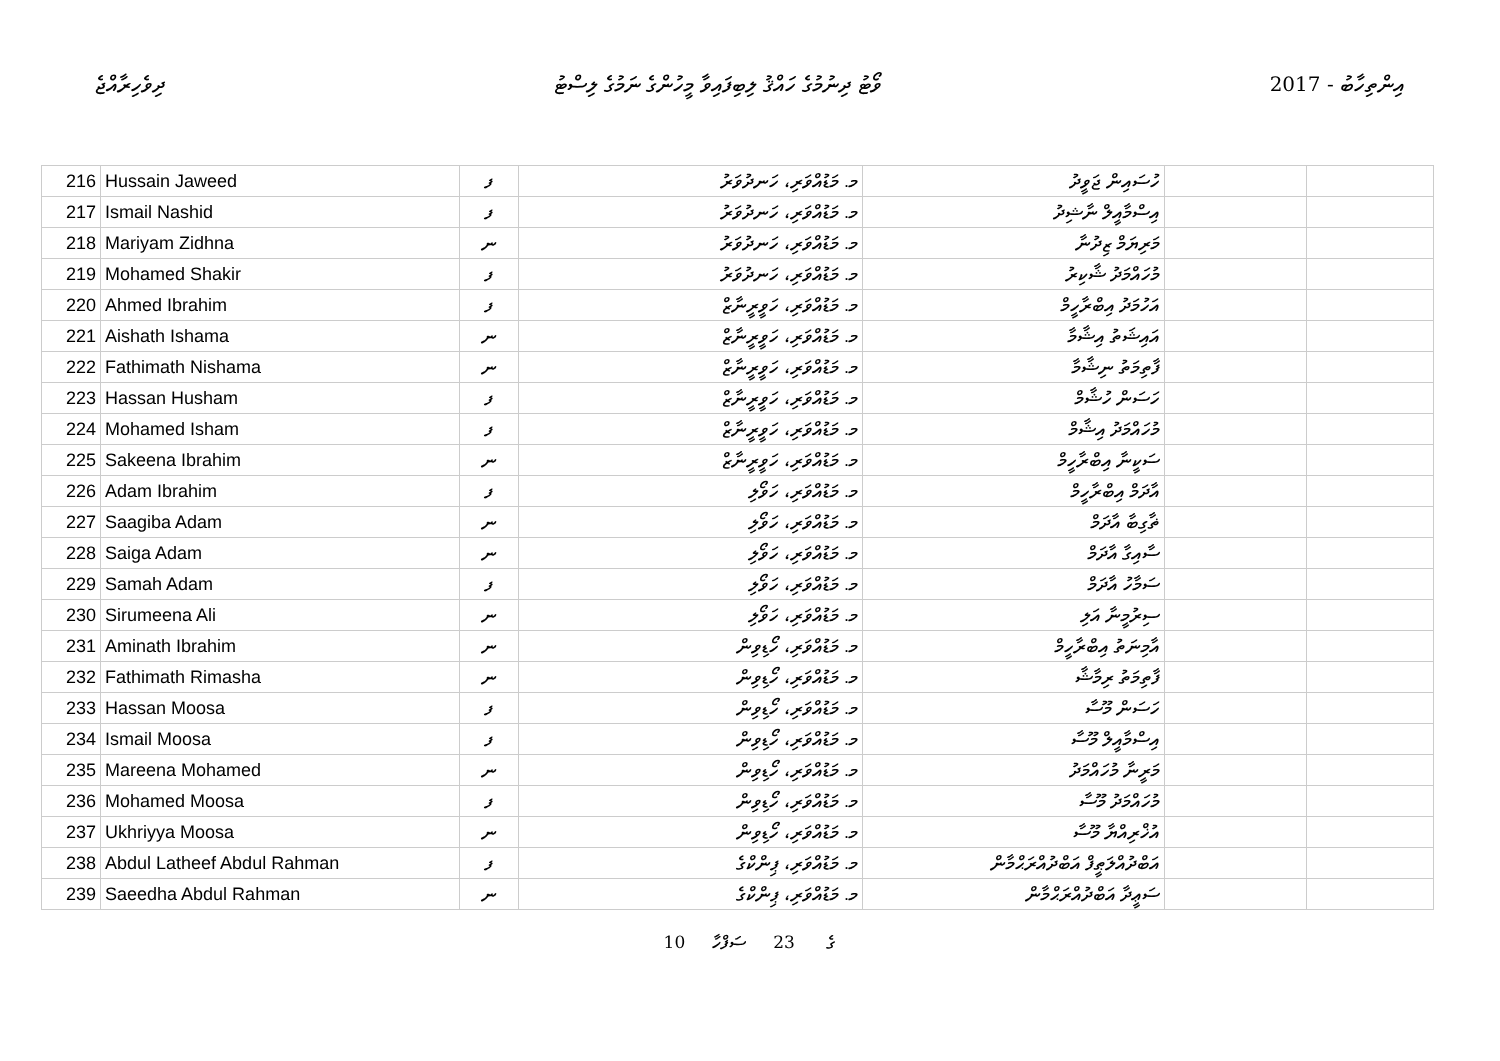ދިވެހިރާއްޖެ ވޯޓު ދިނުމުގެ ހައްޤު ލިބިފައިވާ މީހުންގެ ނަމުގެ ލިސްޓު 2017 - އިންތިހާބު
| 216 | Hussain Jaweed | ފ | މ. މަޑުއްވަރި، ހަނދުވަރު | ހުސައިން ޖަވީދު | | |
| 217 | Ismail Nashid | ފ | މ. މަޑުއްވަރި، ހަނދުވަރު | އިސްމާއީލް ނާޝިދު | | |
| 218 | Mariyam Zidhna | ނ | މ. މަޑުއްވަރި، ހަނދުވަރު | މަރިޔަމް ޒިދުނާ | | |
| 219 | Mohamed Shakir | ފ | މ. މަޑުއްވަރި، ހަނދުވަރު | މުހައްމަދު ޝާކިރު | | |
| 220 | Ahmed Ibrahim | ފ | މ. މަޑުއްވަރި، ހަވީރީނާޒް | އަހުމަދު އިބްރާހީމް | | |
| 221 | Aishath Ishama | ނ | މ. މަޑުއްވަރި، ހަވީރީނާޒް | އައިޝަތު އިޝާމާ | | |
| 222 | Fathimath Nishama | ނ | މ. މަޑުއްވަރި، ހަވީރީނާޒް | ފާތިމަތު ނިޝާމާ | | |
| 223 | Hassan Husham | ފ | މ. މަޑުއްވަރި، ހަވީރީނާޒް | ހަސަން ހުޝާމް | | |
| 224 | Mohamed Isham | ފ | މ. މަޑުއްވަރި، ހަވީރީނާޒް | މުހައްމަދު އިޝާމް | | |
| 225 | Sakeena Ibrahim | ނ | މ. މަޑުއްވަރި، ހަވީރީނާޒް | ސަކީނާ އިބްރާހީމް | | |
| 226 | Adam Ibrahim | ފ | މ. މަޑުއްވަރި، ހަވޯލި | އާދަމް އިބްރާހީމް | | |
| 227 | Saagiba Adam | ނ | މ. މަޑުއްވަރި، ހަވޯލި | ޡާގިބާ އާދަމް | | |
| 228 | Saiga Adam | ނ | މ. މަޑުއްވަރި، ހަވޯލި | ސާއިގާ އާދަމް | | |
| 229 | Samah Adam | ފ | މ. މަޑުއްވަރި، ހަވޯލި | ސަމާހު އާދަމް | | |
| 230 | Sirumeena Ali | ނ | މ. މަޑުއްވަރި، ހަވޯލި | ސިރުމީނާ އަލި | | |
| 231 | Aminath Ibrahim | ނ | މ. މަޑުއްވަރި، ހޯޑިވިން | އާމިނަތު އިބްރާހީމް | | |
| 232 | Fathimath Rimasha | ނ | މ. މަޑުއްވަރި، ހޯޑިވިން | ފާތިމަތު ރިމާޝާ | | |
| 233 | Hassan Moosa | ފ | މ. މަޑުއްވަރި، ހޯޑިވިން | ހަސަން މޫސާ | | |
| 234 | Ismail Moosa | ފ | މ. މަޑުއްވަރި، ހޯޑިވިން | އިސްމާއީލް މޫސާ | | |
| 235 | Mareena Mohamed | ނ | މ. މަޑުއްވަރި، ހޯޑިވިން | މަރީނާ މުހައްމަދު | | |
| 236 | Mohamed Moosa | ފ | މ. މަޑުއްވަރި، ހޯޑިވިން | މުހައްމަދު މޫސާ | | |
| 237 | Ukhriyya Moosa | ނ | މ. މަޑުއްވަރި، ހޯޑިވިން | އުޚްރިއްޔާ މޫސާ | | |
| 238 | Abdul Latheef Abdul Rahman | ފ | މ. މަޑުއްވަރި، ޕިންކްގެ | އަބްދުއްލަޠީފް އަބްދުއްރަޙްމާން | | |
| 239 | Saeedha Abdul Rahman | ނ | މ. މަޑުއްވަރި، ޕިންކްގެ | ސަޢީދާ އަބްދުއްރަޙްމާން | | |
10 ގެ 23 ސަފްހާ